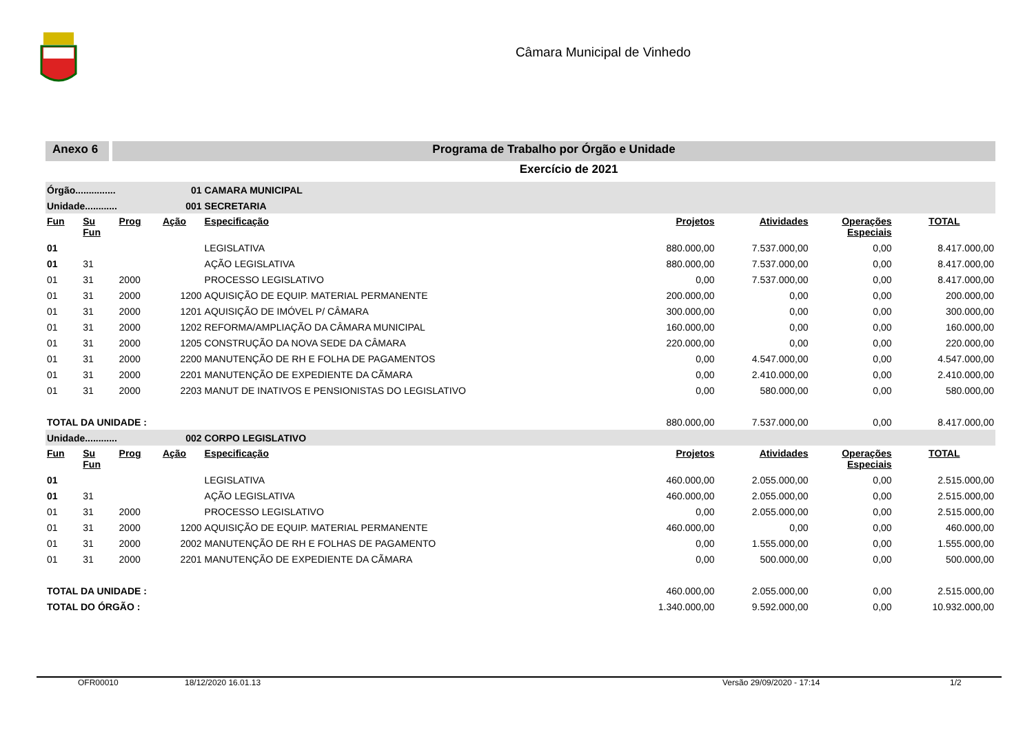Câmara Municipal de Vinhedo
Anexo 6 Programa de Trabalho por Órgão e Unidade
Exercício de 2021
| Órgão............... | | | 01 | CAMARA MUNICIPAL | | | | |
| Unidade............ | | | 001 | SECRETARIA | | | | |
| Fun | Su Fun | Prog | Ação | Especificação | Projetos | Atividades | Operações Especiais | TOTAL |
| 01 | | | | LEGISLATIVA | 880.000,00 | 7.537.000,00 | 0,00 | 8.417.000,00 |
| 01 | 31 | | | AÇÃO LEGISLATIVA | 880.000,00 | 7.537.000,00 | 0,00 | 8.417.000,00 |
| 01 | 31 | 2000 | | PROCESSO LEGISLATIVO | 0,00 | 7.537.000,00 | 0,00 | 8.417.000,00 |
| 01 | 31 | 2000 | 1200 | AQUISIÇÃO DE EQUIP. MATERIAL PERMANENTE | 200.000,00 | 0,00 | 0,00 | 200.000,00 |
| 01 | 31 | 2000 | 1201 | AQUISIÇÃO DE IMÓVEL P/ CÂMARA | 300.000,00 | 0,00 | 0,00 | 300.000,00 |
| 01 | 31 | 2000 | 1202 | REFORMA/AMPLIAÇÃO DA CÂMARA MUNICIPAL | 160.000,00 | 0,00 | 0,00 | 160.000,00 |
| 01 | 31 | 2000 | 1205 | CONSTRUÇÃO DA NOVA SEDE DA CÂMARA | 220.000,00 | 0,00 | 0,00 | 220.000,00 |
| 01 | 31 | 2000 | 2200 | MANUTENÇÃO DE RH E FOLHA DE PAGAMENTOS | 0,00 | 4.547.000,00 | 0,00 | 4.547.000,00 |
| 01 | 31 | 2000 | 2201 | MANUTENÇÃO DE EXPEDIENTE DA CÃMARA | 0,00 | 2.410.000,00 | 0,00 | 2.410.000,00 |
| 01 | 31 | 2000 | 2203 | MANUT DE INATIVOS E PENSIONISTAS DO LEGISLATIVO | 0,00 | 580.000,00 | 0,00 | 580.000,00 |
| TOTAL DA UNIDADE : | | | | | 880.000,00 | 7.537.000,00 | 0,00 | 8.417.000,00 |
| Unidade............ | | | 002 | CORPO LEGISLATIVO | | | | |
| Fun | Su Fun | Prog | Ação | Especificação | Projetos | Atividades | Operações Especiais | TOTAL |
| 01 | | | | LEGISLATIVA | 460.000,00 | 2.055.000,00 | 0,00 | 2.515.000,00 |
| 01 | 31 | | | AÇÃO LEGISLATIVA | 460.000,00 | 2.055.000,00 | 0,00 | 2.515.000,00 |
| 01 | 31 | 2000 | | PROCESSO LEGISLATIVO | 0,00 | 2.055.000,00 | 0,00 | 2.515.000,00 |
| 01 | 31 | 2000 | 1200 | AQUISIÇÃO DE EQUIP. MATERIAL PERMANENTE | 460.000,00 | 0,00 | 0,00 | 460.000,00 |
| 01 | 31 | 2000 | 2002 | MANUTENÇÃO DE RH E FOLHAS DE PAGAMENTO | 0,00 | 1.555.000,00 | 0,00 | 1.555.000,00 |
| 01 | 31 | 2000 | 2201 | MANUTENÇÃO DE EXPEDIENTE DA CÃMARA | 0,00 | 500.000,00 | 0,00 | 500.000,00 |
| TOTAL DA UNIDADE : | | | | | 460.000,00 | 2.055.000,00 | 0,00 | 2.515.000,00 |
| TOTAL DO ÓRGÃO : | | | | | 1.340.000,00 | 9.592.000,00 | 0,00 | 10.932.000,00 |
OFR00010 18/12/2020 16.01.13 Versão 29/09/2020 - 17:14 1/2